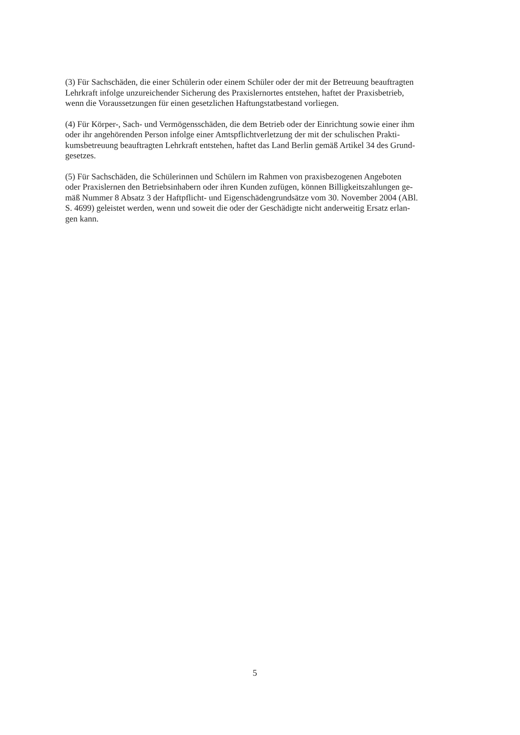(3) Für Sachschäden, die einer Schülerin oder einem Schüler oder der mit der Betreuung beauftragten
Lehrkraft infolge unzureichender Sicherung des Praxislernortes entstehen, haftet der Praxisbetrieb,
wenn die Voraussetzungen für einen gesetzlichen Haftungstatbestand vorliegen.
(4) Für Körper-, Sach- und Vermögensschäden, die dem Betrieb oder der Einrichtung sowie einer ihm
oder ihr angehörenden Person infolge einer Amtspflichtverletzung der mit der schulischen Prakti-
kumsbetreuung beauftragten Lehrkraft entstehen, haftet das Land Berlin gemäß Artikel 34 des Grund-
gesetzes.
(5) Für Sachschäden, die Schülerinnen und Schülern im Rahmen von praxisbezogenen Angeboten
oder Praxislernen den Betriebsinhabern oder ihren Kunden zufügen, können Billigkeitszahlungen ge-
mäß Nummer 8 Absatz 3 der Haftpflicht- und Eigenschädengrundsätze vom 30. November 2004 (ABl.
S. 4699) geleistet werden, wenn und soweit die oder der Geschädigte nicht anderweitig Ersatz erlan-
gen kann.
5